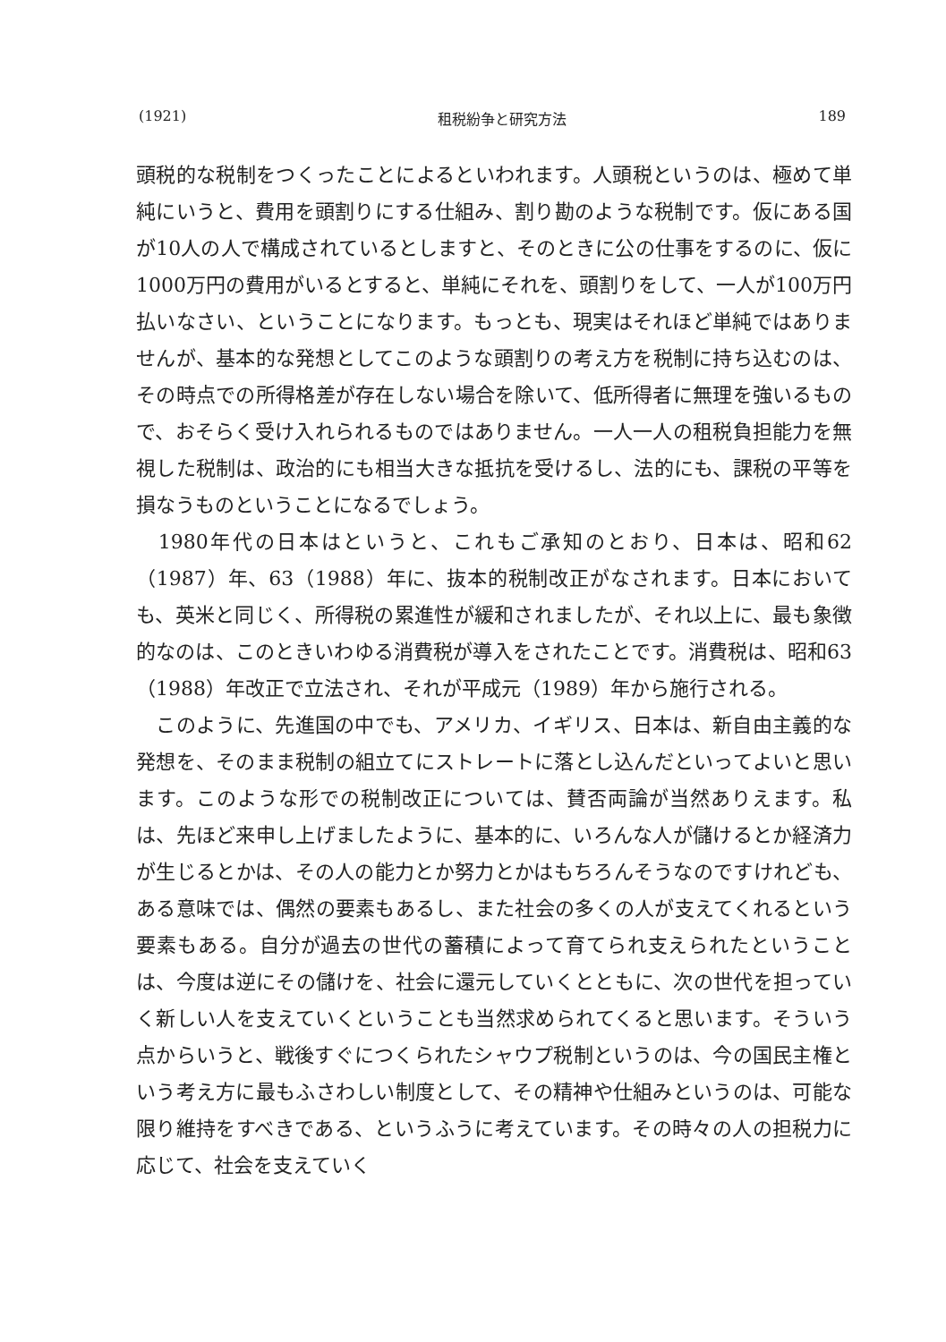(1921) 租税紛争と研究方法 189
頭税的な税制をつくったことによるといわれます。人頭税というのは、極めて単純にいうと、費用を頭割りにする仕組み、割り勘のような税制です。仮にある国が10人の人で構成されているとしますと、そのときに公の仕事をするのに、仮に1000万円の費用がいるとすると、単純にそれを、頭割りをして、一人が100万円払いなさい、ということになります。もっとも、現実はそれほど単純ではありませんが、基本的な発想としてこのような頭割りの考え方を税制に持ち込むのは、その時点での所得格差が存在しない場合を除いて、低所得者に無理を強いるもので、おそらく受け入れられるものではありません。一人一人の租税負担能力を無視した税制は、政治的にも相当大きな抵抗を受けるし、法的にも、課税の平等を損なうものということになるでしょう。
　1980年代の日本はというと、これもご承知のとおり、日本は、昭和62（1987）年、63（1988）年に、抜本的税制改正がなされます。日本においても、英米と同じく、所得税の累進性が緩和されましたが、それ以上に、最も象徴的なのは、このときいわゆる消費税が導入をされたことです。消費税は、昭和63（1988）年改正で立法され、それが平成元（1989）年から施行される。
　このように、先進国の中でも、アメリカ、イギリス、日本は、新自由主義的な発想を、そのまま税制の組立てにストレートに落とし込んだといってよいと思います。このような形での税制改正については、賛否両論が当然ありえます。私は、先ほど来申し上げましたように、基本的に、いろんな人が儲けるとか経済力が生じるとかは、その人の能力とか努力とかはもちろんそうなのですけれども、ある意味では、偶然の要素もあるし、また社会の多くの人が支えてくれるという要素もある。自分が過去の世代の蓄積によって育てられ支えられたということは、今度は逆にその儲けを、社会に還元していくとともに、次の世代を担っていく新しい人を支えていくということも当然求められてくると思います。そういう点からいうと、戦後すぐにつくられたシャウプ税制というのは、今の国民主権という考え方に最もふさわしい制度として、その精神や仕組みというのは、可能な限り維持をすべきである、というふうに考えています。その時々の人の担税力に応じて、社会を支えていく